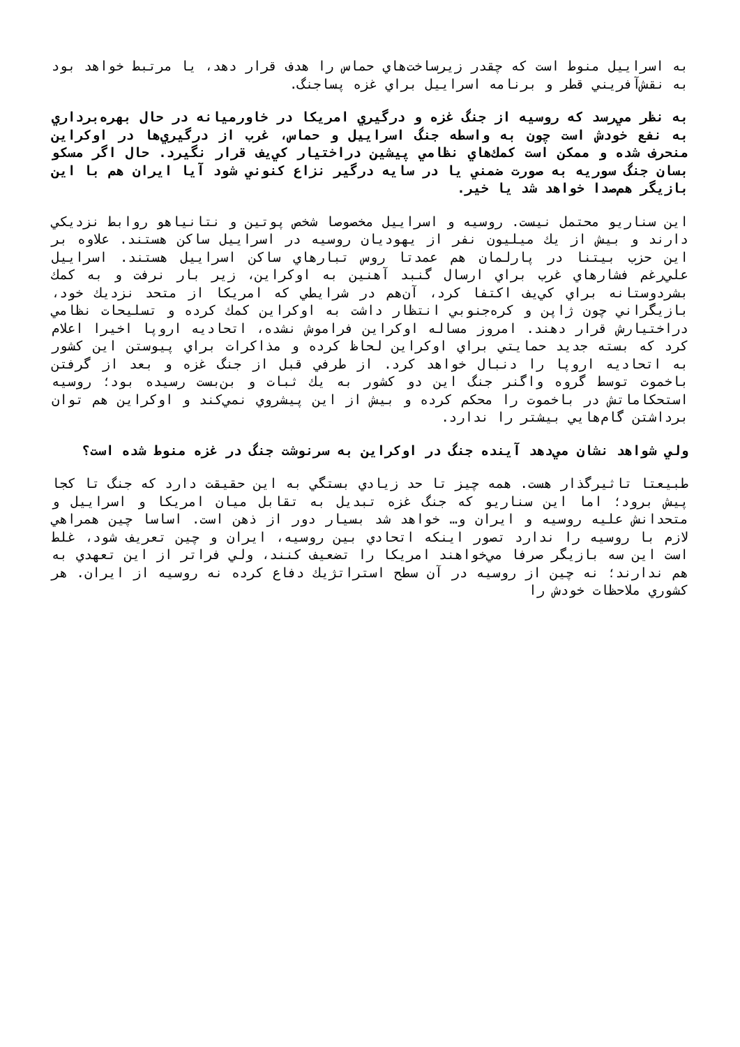به اسرایيل منوط است كه چقدر زيرساخت‌هاي حماس را هدف قرار دهد، يا مرتبط خواهد بود به نقش‌آفريني قطر و برنامه اسرايیل براي غزه پساجنگ.
به نظر مي‌رسد كه روسيه از جنگ غزه و درگيري امريكا در خاورميانه در حال بهره‌برداري به نفع خودش است چون به واسطه جنگ اسرايیل و حماس، غرب از درگيري‌ها در اوكراين منحرف شده و ممكن است كمك‌هاي نظامي پيشين دراختيار كي‌يف قرار نگيرد. حال اگر مسكو بسان جنگ سوريه به صورت ضمني يا در سايه درگير نزاع كنوني شود آيا ايران هم با اين بازيگر هم‌صدا خواهد شد يا خير.
اين سناريو محتمل نيست. روسيه و اسرايیل مخصوصا شخص پوتين و نتانياهو روابط نزديكي دارند و بيش از يك ميليون نفر از يهوديان روسيه در اسرايیل ساكن هستند. علاوه بر اين حزب بيتنا در پارلمان هم عمدتا روس تبارهاي ساكن اسرايیل هستند. اسرايیل علي‌رغم فشارهاي غرب براي ارسال گنبد آهنين به اوكراين، زير بار نرفت و به كمك بشردوستانه براي كي‌يف اكتفا كرد، آن‌هم در شرايطي كه امريكا از متحد نزديك خود، بازيگراني چون ژاپن و كره‌جنوبي انتظار داشت به اوكراين كمك كرده و تسليحات نظامي دراختيارش قرار دهند. امروز مساله اوكراين فراموش نشده، اتحاديه اروپا اخيرا اعلام كرد كه بسته جديد حمايتي براي اوكراين لحاظ كرده و مذاكرات براي پيوستن اين كشور به اتحاديه اروپا را دنبال خواهد كرد. از طرفي قبل از جنگ غزه و بعد از گرفتن باخموت توسط گروه واگنر جنگ اين دو كشور به يك ثبات و بن‌بست رسيده بود؛ روسيه استحكاماتش در باخموت را محكم كرده و بيش از اين پيشروي نمي‌كند و اوكراين هم توان برداشتن گام‌هايي بيشتر را ندارد.
ولي شواهد نشان مي‌دهد آينده جنگ در اوكراين به سرنوشت جنگ در غزه منوط شده است؟
طبيعتا تاثيرگذار هست. همه چيز تا حد زيادي بستگي به اين حقيقت دارد كه جنگ تا كجا پيش برود؛ اما اين سناريو كه جنگ غزه تبديل به تقابل ميان امريكا و اسرايیل و متحدانش عليه روسيه و ايران و… خواهد شد بسيار دور از ذهن است. اساسا چين همراهي لازم با روسيه را ندارد تصور اينكه اتحادي بين روسيه، ايران و چين تعريف شود، غلط است اين سه بازيگر صرفا مي‌خواهند امريكا را تضعيف كنند، ولي فراتر از اين تعهدي به هم ندارند؛ نه چين از روسيه در آن سطح استراتژيك دفاع كرده نه روسيه از ايران. هر كشوري ملاحظات خودش را